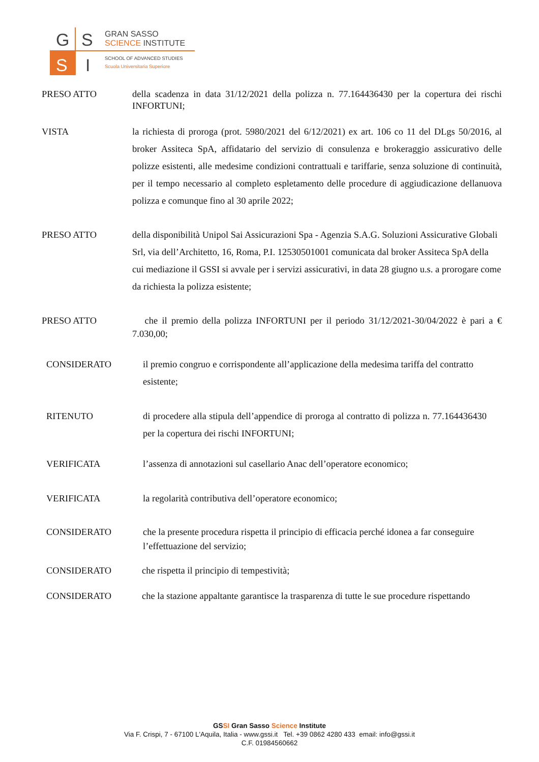G
S
S
I
GRAN SASSO
SCIENCE INSTITUTE
SCHOOL OF ADVANCED STUDIES
Scuola Universitaria Superiore
PRESO ATTO della scadenza in data 31/12/2021 della polizza n. 77.164436430 per la copertura dei rischi INFORTUNI;
VISTA la richiesta di proroga (prot. 5980/2021 del 6/12/2021) ex art. 106 co 11 del DLgs 50/2016, al broker Assiteca SpA, affidatario del servizio di consulenza e brokeraggio assicurativo delle polizze esistenti, alle medesime condizioni contrattuali e tariffarie, senza soluzione di continuità, per il tempo necessario al completo espletamento delle procedure di aggiudicazione dellanuova polizza e comunque fino al 30 aprile 2022;
PRESO ATTO della disponibilità Unipol Sai Assicurazioni Spa - Agenzia S.A.G. Soluzioni Assicurative Globali Srl, via dell’Architetto, 16, Roma, P.I. 12530501001 comunicata dal broker Assiteca SpA della cui mediazione il GSSI si avvale per i servizi assicurativi, in data 28 giugno u.s. a prorogare come da richiesta la polizza esistente;
PRESO ATTO che il premio della polizza INFORTUNI per il periodo 31/12/2021-30/04/2022 è pari a € 7.030,00;
CONSIDERATO il premio congruo e corrispondente all’applicazione della medesima tariffa del contratto esistente;
RITENUTO di procedere alla stipula dell’appendice di proroga al contratto di polizza n. 77.164436430 per la copertura dei rischi INFORTUNI;
VERIFICATA l’assenza di annotazioni sul casellario Anac dell’operatore economico;
VERIFICATA la regolarità contributiva dell’operatore economico;
CONSIDERATO che la presente procedura rispetta il principio di efficacia perché idonea a far conseguire l’effettuazione del servizio;
CONSIDERATO che rispetta il principio di tempestività;
CONSIDERATO che la stazione appaltante garantisce la trasparenza di tutte le sue procedure rispettando
GSSI Gran Sasso Science Institute
Via F. Crispi, 7 - 67100 L'Aquila, Italia - www.gssi.it Tel. +39 0862 4280 433 email: info@gssi.it
C.F. 01984560662